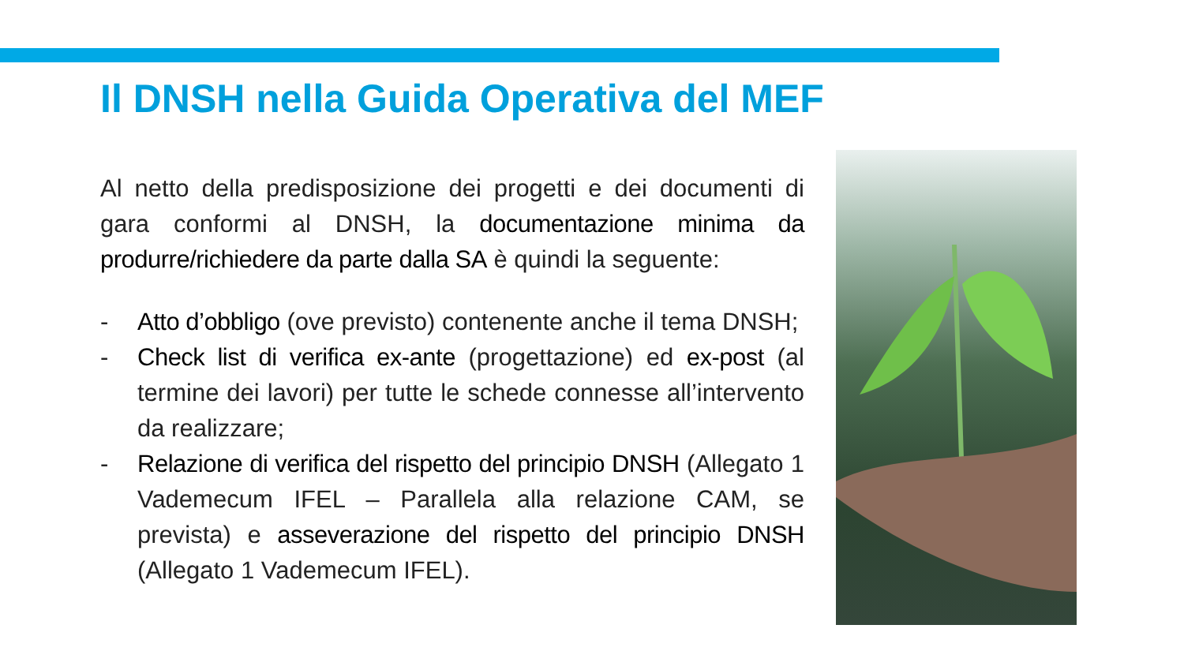Il DNSH nella Guida Operativa del MEF
Al netto della predisposizione dei progetti e dei documenti di gara conformi al DNSH, la documentazione minima da produrre/richiedere da parte dalla SA è quindi la seguente:
- Atto d’obbligo (ove previsto) contenente anche il tema DNSH;
- Check list di verifica ex-ante (progettazione) ed ex-post (al termine dei lavori) per tutte le schede connesse all’intervento da realizzare;
- Relazione di verifica del rispetto del principio DNSH (Allegato 1 Vademecum IFEL – Parallela alla relazione CAM, se prevista) e asseverazione del rispetto del principio DNSH (Allegato 1 Vademecum IFEL).